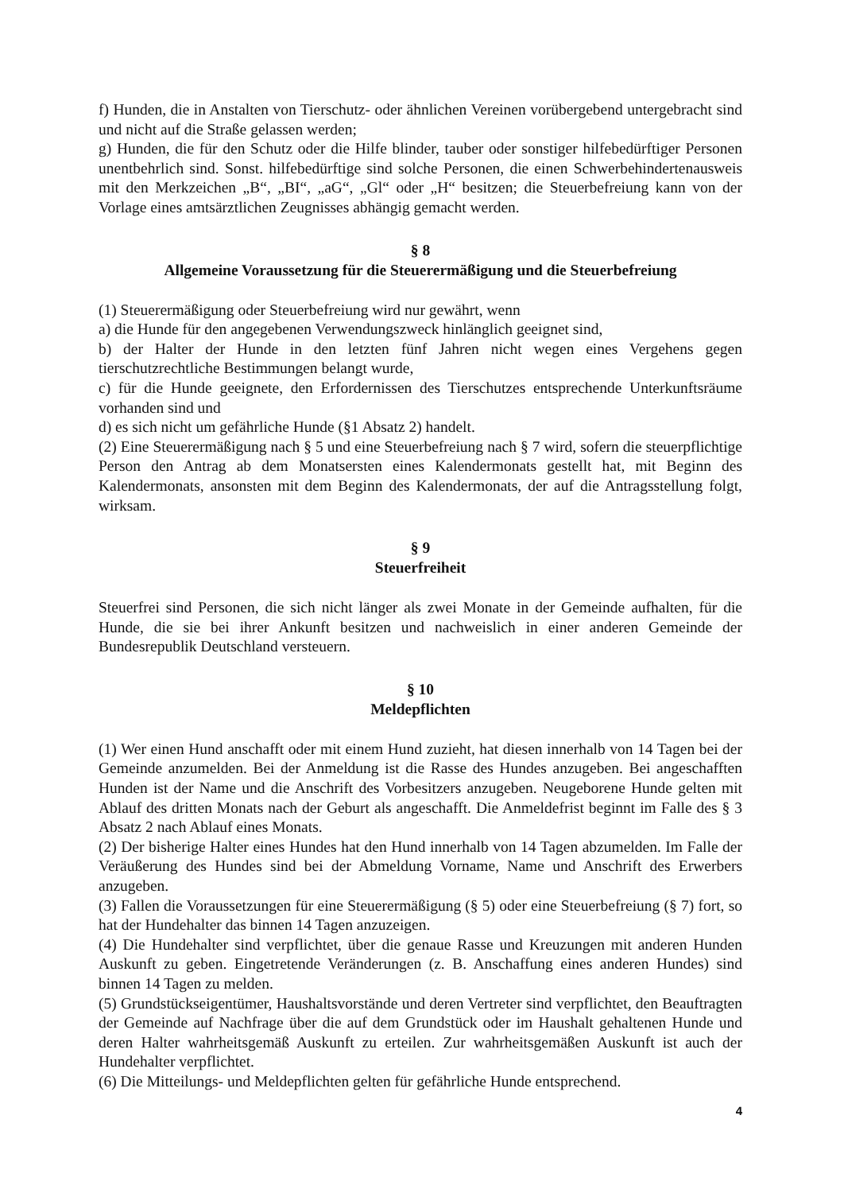f) Hunden, die in Anstalten von Tierschutz- oder ähnlichen Vereinen vorübergebend untergebracht sind und nicht auf die Straße gelassen werden;
g) Hunden, die für den Schutz oder die Hilfe blinder, tauber oder sonstiger hilfebedürftiger Personen unentbehrlich sind. Sonst. hilfebedürftige sind solche Personen, die einen Schwerbehindertenausweis mit den Merkzeichen „B“, „BI“, „aG“, „Gl“ oder „H“ besitzen; die Steuerbefreiung kann von der Vorlage eines amtsärztlichen Zeugnisses abhängig gemacht werden.
§ 8
Allgemeine Voraussetzung für die Steuerermäßigung und die Steuerbefreiung
(1) Steuerermäßigung oder Steuerbefreiung wird nur gewährt, wenn
a) die Hunde für den angegebenen Verwendungszweck hinlänglich geeignet sind,
b) der Halter der Hunde in den letzten fünf Jahren nicht wegen eines Vergehens gegen tierschutzrechtliche Bestimmungen belangt wurde,
c) für die Hunde geeignete, den Erfordernissen des Tierschutzes entsprechende Unterkunftsräume vorhanden sind und
d) es sich nicht um gefährliche Hunde (§1 Absatz 2) handelt.
(2) Eine Steuerermäßigung nach § 5 und eine Steuerbefreiung nach § 7 wird, sofern die steuerpflichtige Person den Antrag ab dem Monatsersten eines Kalendermonats gestellt hat, mit Beginn des Kalendermonats, ansonsten mit dem Beginn des Kalendermonats, der auf die Antragsstellung folgt, wirksam.
§ 9
Steuerfreiheit
Steuerfrei sind Personen, die sich nicht länger als zwei Monate in der Gemeinde aufhalten, für die Hunde, die sie bei ihrer Ankunft besitzen und nachweislich in einer anderen Gemeinde der Bundesrepublik Deutschland versteuern.
§ 10
Meldepflichten
(1) Wer einen Hund anschafft oder mit einem Hund zuzieht, hat diesen innerhalb von 14 Tagen bei der Gemeinde anzumelden. Bei der Anmeldung ist die Rasse des Hundes anzugeben. Bei angeschafften Hunden ist der Name und die Anschrift des Vorbesitzers anzugeben. Neugeborene Hunde gelten mit Ablauf des dritten Monats nach der Geburt als angeschafft. Die Anmeldefrist beginnt im Falle des § 3 Absatz 2 nach Ablauf eines Monats.
(2) Der bisherige Halter eines Hundes hat den Hund innerhalb von 14 Tagen abzumelden. Im Falle der Veräußerung des Hundes sind bei der Abmeldung Vorname, Name und Anschrift des Erwerbers anzugeben.
(3) Fallen die Voraussetzungen für eine Steuerermäßigung (§ 5) oder eine Steuerbefreiung (§ 7) fort, so hat der Hundehalter das binnen 14 Tagen anzuzeigen.
(4) Die Hundehalter sind verpflichtet, über die genaue Rasse und Kreuzungen mit anderen Hunden Auskunft zu geben. Eingetretende Veränderungen (z. B. Anschaffung eines anderen Hundes) sind binnen 14 Tagen zu melden.
(5) Grundstückseigentümer, Haushaltsvorstände und deren Vertreter sind verpflichtet, den Beauftragten der Gemeinde auf Nachfrage über die auf dem Grundstück oder im Haushalt gehaltenen Hunde und deren Halter wahrheitsgemäß Auskunft zu erteilen. Zur wahrheitsgemäßen Auskunft ist auch der Hundehalter verpflichtet.
(6) Die Mitteilungs- und Meldepflichten gelten für gefährliche Hunde entsprechend.
4